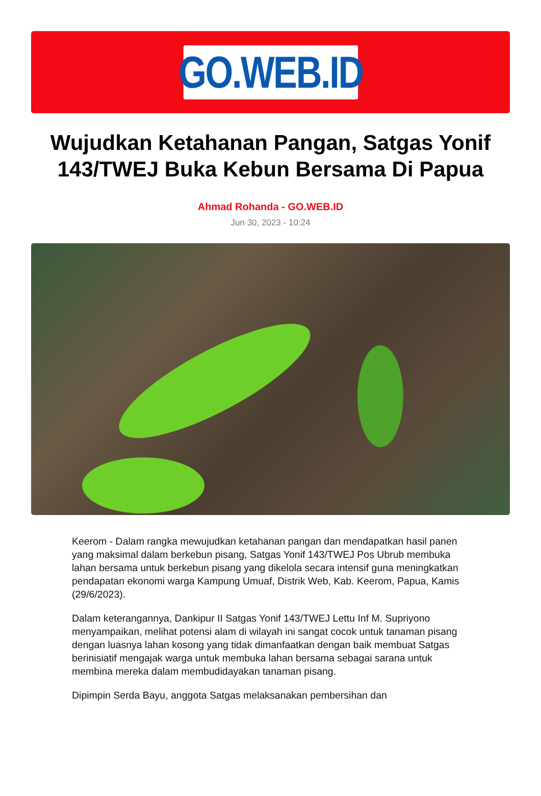GO.WEB.ID
Wujudkan Ketahanan Pangan, Satgas Yonif 143/TWEJ Buka Kebun Bersama Di Papua
Ahmad Rohanda - GO.WEB.ID
Jun 30, 2023 - 10:24
Keerom - Dalam rangka mewujudkan ketahanan pangan dan mendapatkan hasil panen yang maksimal dalam berkebun pisang, Satgas Yonif 143/TWEJ Pos Ubrub membuka lahan bersama untuk berkebun pisang yang dikelola secara intensif guna meningkatkan pendapatan ekonomi warga Kampung Umuaf, Distrik Web, Kab. Keerom, Papua, Kamis (29/6/2023).
Dalam keterangannya, Dankipur II Satgas Yonif 143/TWEJ Lettu Inf M. Supriyono menyampaikan, melihat potensi alam di wilayah ini sangat cocok untuk tanaman pisang dengan luasnya lahan kosong yang tidak dimanfaatkan dengan baik membuat Satgas berinisiatif mengajak warga untuk membuka lahan bersama sebagai sarana untuk membina mereka dalam membudidayakan tanaman pisang.
Dipimpin Serda Bayu, anggota Satgas melaksanakan pembersihan dan